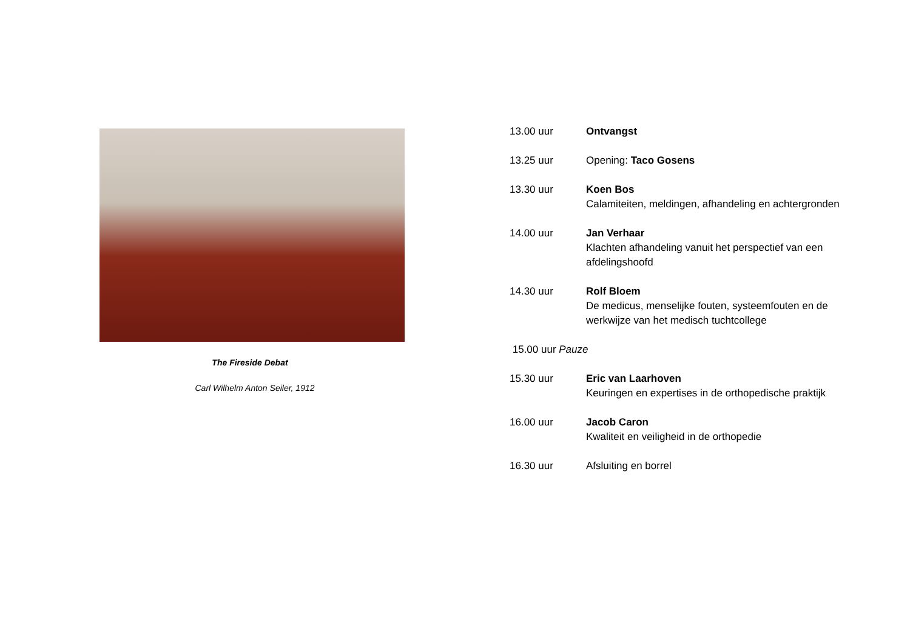The Fireside Debat
Carl Wilhelm Anton Seiler, 1912
13.00 uur Ontvangst
13.25 uur Opening: Taco Gosens
13.30 uur Koen Bos
Calamiteiten, meldingen, afhandeling en achtergronden
14.00 uur Jan Verhaar
Klachten afhandeling vanuit het perspectief van een afdelingshoofd
14.30 uur Rolf Bloem
De medicus, menselijke fouten, systeemfouten en de werkwijze van het medisch tuchtcollege
15.00 uur Pauze
15.30 uur Eric van Laarhoven
Keuringen en expertises in de orthopedische praktijk
16.00 uur Jacob Caron
Kwaliteit en veiligheid in de orthopedie
16.30 uur Afsluiting en borrel